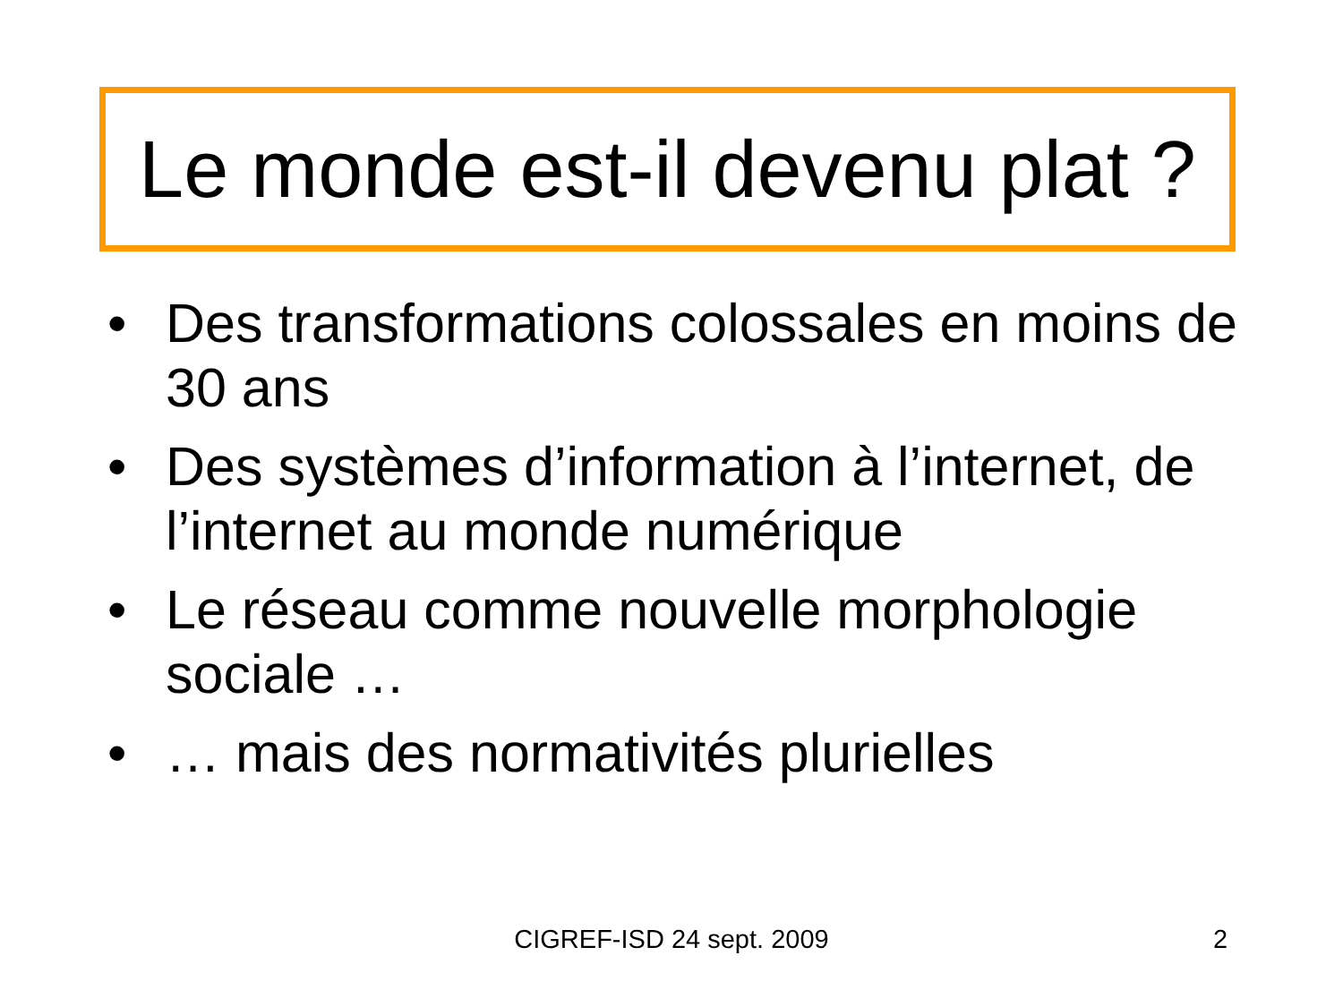Le monde est-il devenu plat ?
• Des transformations colossales en moins de 30 ans
• Des systèmes d’information à l’internet, de l’internet au monde numérique
• Le réseau comme nouvelle morphologie sociale …
• … mais des normativités plurielles
CIGREF-ISD 24 sept. 2009 2